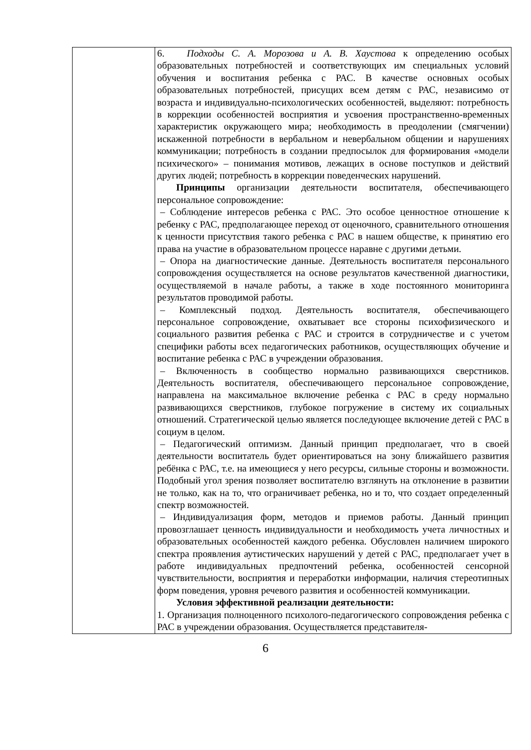| | 6. Подходы С. А. Морозова и А. В. Хаустова к определению особых образовательных потребностей и соответствующих им специальных условий обучения и воспитания ребенка с РАС. В качестве основных особых образовательных потребностей, присущих всем детям с РАС, независимо от возраста и индивидуально-психологических особенностей, выделяют: потребность в коррекции особенностей восприятия и усвоения пространственно-временных характеристик окружающего мира; необходимость в преодолении (смягчении) искаженной потребности в вербальном и невербальном общении и нарушениях коммуникации; потребность в создании предпосылок для формирования «модели психического» – понимания мотивов, лежащих в основе поступков и действий других людей; потребность в коррекции поведенческих нарушений. Принципы организации деятельности воспитателя, обеспечивающего персональное сопровождение: – Соблюдение интересов ребенка с РАС. Это особое ценностное отношение к ребенку с РАС, предполагающее переход от оценочного, сравнительного отношения к ценности присутствия такого ребенка с РАС в нашем обществе, к принятию его права на участие в образовательном процессе наравне с другими детьми. – Опора на диагностические данные. Деятельность воспитателя персонального сопровождения осуществляется на основе результатов качественной диагностики, осуществляемой в начале работы, а также в ходе постоянного мониторинга результатов проводимой работы. – Комплексный подход. Деятельность воспитателя, обеспечивающего персональное сопровождение, охватывает все стороны психофизического и социального развития ребенка с РАС и строится в сотрудничестве и с учетом специфики работы всех педагогических работников, осуществляющих обучение и воспитание ребенка с РАС в учреждении образования. – Включенность в сообщество нормально развивающихся сверстников. Деятельность воспитателя, обеспечивающего персональное сопровождение, направлена на максимальное включение ребенка с РАС в среду нормально развивающихся сверстников, глубокое погружение в систему их социальных отношений. Стратегической целью является последующее включение детей с РАС в социум в целом. – Педагогический оптимизм. Данный принцип предполагает, что в своей деятельности воспитатель будет ориентироваться на зону ближайшего развития ребёнка с РАС, т.е. на имеющиеся у него ресурсы, сильные стороны и возможности. Подобный угол зрения позволяет воспитателю взглянуть на отклонение в развитии не только, как на то, что ограничивает ребенка, но и то, что создает определенный спектр возможностей. – Индивидуализация форм, методов и приемов работы. Данный принцип провозглашает ценность индивидуальности и необходимость учета личностных и образовательных особенностей каждого ребенка. Обусловлен наличием широкого спектра проявления аутистических нарушений у детей с РАС, предполагает учет в работе индивидуальных предпочтений ребенка, особенностей сенсорной чувствительности, восприятия и переработки информации, наличия стереотипных форм поведения, уровня речевого развития и особенностей коммуникации. Условия эффективной реализации деятельности: 1. Организация полноценного психолого-педагогического сопровождения ребенка с РАС в учреждении образования. Осуществляется представителя- |
6